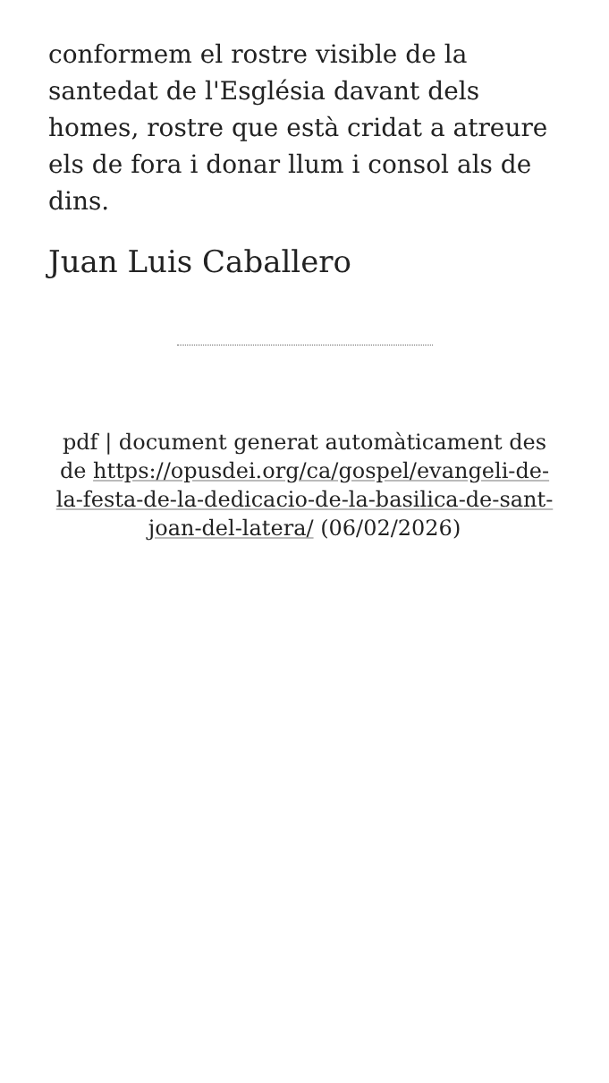conformem el rostre visible de la santedat de l'Església davant dels homes, rostre que està cridat a atreure els de fora i donar llum i consol als de dins.
Juan Luis Caballero
pdf | document generat automàticament des de https://opusdei.org/ca/gospel/evangeli-de-la-festa-de-la-dedicacio-de-la-basilica-de-sant-joan-del-latera/ (06/02/2026)